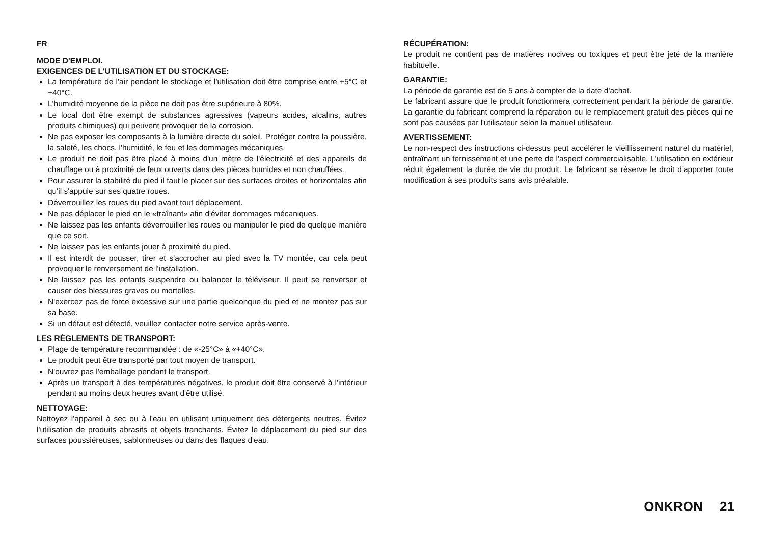FR
MODE D'EMPLOI.
EXIGENCES DE L'UTILISATION ET DU STOCKAGE:
La température de l'air pendant le stockage et l'utilisation doit être comprise entre +5°C et +40°C.
L'humidité moyenne de la pièce ne doit pas être supérieure à 80%.
Le local doit être exempt de substances agressives (vapeurs acides, alcalins, autres produits chimiques) qui peuvent provoquer de la corrosion.
Ne pas exposer les composants à la lumière directe du soleil. Protéger contre la poussière, la saleté, les chocs, l'humidité, le feu et les dommages mécaniques.
Le produit ne doit pas être placé à moins d'un mètre de l'électricité et des appareils de chauffage ou à proximité de feux ouverts dans des pièces humides et non chauffées.
Pour assurer la stabilité du pied il faut le placer sur des surfaces droites et horizontales afin qu'il s'appuie sur ses quatre roues.
Déverrouillez les roues du pied avant tout déplacement.
Ne pas déplacer le pied en le «traînant» afin d'éviter dommages mécaniques.
Ne laissez pas les enfants déverrouiller les roues ou manipuler le pied de quelque manière que ce soit.
Ne laissez pas les enfants jouer à proximité du pied.
Il est interdit de pousser, tirer et s'accrocher au pied avec la TV montée, car cela peut provoquer le renversement de l'installation.
Ne laissez pas les enfants suspendre ou balancer le téléviseur. Il peut se renverser et causer des blessures graves ou mortelles.
N'exercez pas de force excessive sur une partie quelconque du pied et ne montez pas sur sa base.
Si un défaut est détecté, veuillez contacter notre service après-vente.
LES RÈGLEMENTS DE TRANSPORT:
Plage de température recommandée : de «-25°C» à «+40°C».
Le produit peut être transporté par tout moyen de transport.
N'ouvrez pas l'emballage pendant le transport.
Après un transport à des températures négatives, le produit doit être conservé à l'intérieur pendant au moins deux heures avant d'être utilisé.
NETTOYAGE:
Nettoyez l'appareil à sec ou à l'eau en utilisant uniquement des détergents neutres. Évitez l'utilisation de produits abrasifs et objets tranchants. Évitez le déplacement du pied sur des surfaces poussiéreuses, sablonneuses ou dans des flaques d'eau.
RÉCUPÉRATION:
Le produit ne contient pas de matières nocives ou toxiques et peut être jeté de la manière habituelle.
GARANTIE:
La période de garantie est de 5 ans à compter de la date d'achat.
Le fabricant assure que le produit fonctionnera correctement pendant la période de garantie. La garantie du fabricant comprend la réparation ou le remplacement gratuit des pièces qui ne sont pas causées par l'utilisateur selon la manuel utilisateur.
AVERTISSEMENT:
Le non-respect des instructions ci-dessus peut accélérer le vieillissement naturel du matériel, entraînant un ternissement et une perte de l'aspect commercialisable. L'utilisation en extérieur réduit également la durée de vie du produit. Le fabricant se réserve le droit d'apporter toute modification à ses produits sans avis préalable.
ONKRON 21